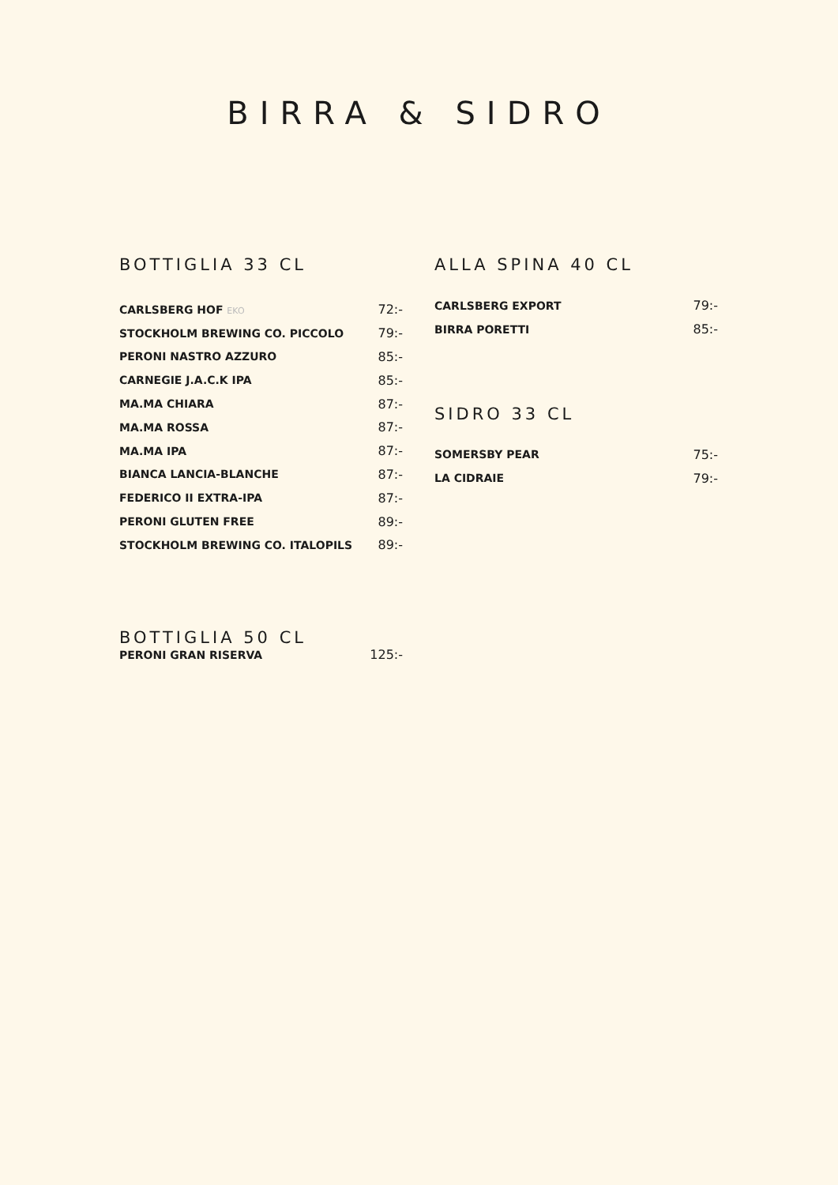BIRRA & SIDRO
BOTTIGLIA 33 CL
| CARLSBERG HOF EKO | 72:- |
| STOCKHOLM BREWING CO. PICCOLO | 79:- |
| PERONI NASTRO AZZURO | 85:- |
| CARNEGIE J.A.C.K IPA | 85:- |
| MA.MA CHIARA | 87:- |
| MA.MA ROSSA | 87:- |
| MA.MA IPA | 87:- |
| BIANCA LANCIA-BLANCHE | 87:- |
| FEDERICO II EXTRA-IPA | 87:- |
| PERONI GLUTEN FREE | 89:- |
| STOCKHOLM BREWING CO. ITALOPILS | 89:- |
BOTTIGLIA 50 CL
| PERONI GRAN RISERVA | 125:- |
ALLA SPINA 40 CL
| CARLSBERG EXPORT | 79:- |
| BIRRA PORETTI | 85:- |
SIDRO 33 CL
| SOMERSBY PEAR | 75:- |
| LA CIDRAIE | 79:- |